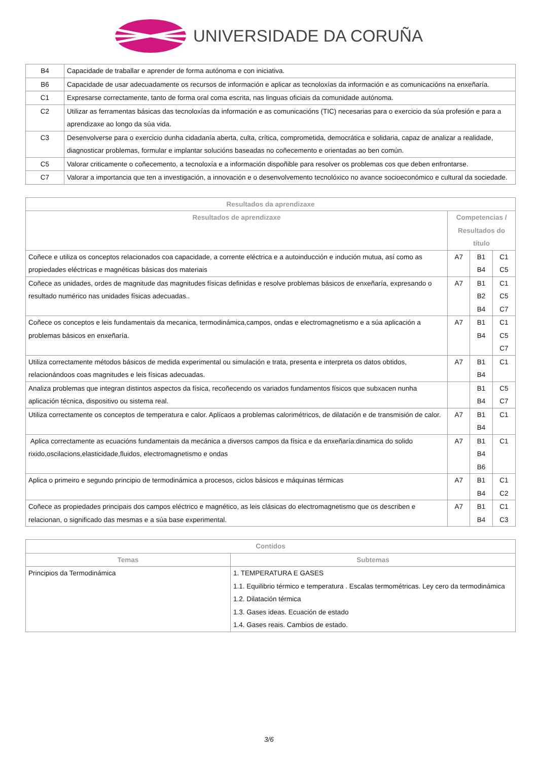UNIVERSIDADE DA CORUÑA
| B4 | Capacidade de traballar e aprender de forma autónoma e con iniciativa. |
| B6 | Capacidade de usar adecuadamente os recursos de información e aplicar as tecnoloxías da información e as comunicacións na enxeñaría. |
| C1 | Expresarse correctamente, tanto de forma oral coma escrita, nas linguas oficiais da comunidade autónoma. |
| C2 | Utilizar as ferramentas básicas das tecnoloxías da información e as comunicacións (TIC) necesarias para o exercicio da súa profesión e para a aprendizaxe ao longo da súa vida. |
| C3 | Desenvolverse para o exercicio dunha cidadanía aberta, culta, crítica, comprometida, democrática e solidaria, capaz de analizar a realidade, diagnosticar problemas, formular e implantar solucións baseadas no coñecemento e orientadas ao ben común. |
| C5 | Valorar criticamente o coñecemento, a tecnoloxía e a información dispoñible para resolver os problemas cos que deben enfrontarse. |
| C7 | Valorar a importancia que ten a investigación, a innovación e o desenvolvemento tecnolóxico no avance socioeconómico e cultural da sociedade. |
| Resultados da aprendizaxe | | | |
| --- | --- | --- | --- |
| Resultados de aprendizaxe | Competencias / Resultados do título | | |
| Coñece e utiliza os conceptos relacionados coa capacidade, a corrente eléctrica e a autoinducción e indución mutua, así como as propiedades eléctricas e magnéticas básicas dos materiais | A7 | B1 B4 | C1 C5 |
| Coñece as unidades, ordes de magnitude das magnitudes físicas definidas e resolve problemas básicos de enxeñaría, expresando o resultado numérico nas unidades físicas adecuadas.. | A7 | B1 B2 B4 | C1 C5 C7 |
| Coñece os conceptos e leis fundamentais da mecanica, termodinámica,campos, ondas e electromagnetismo e a súa aplicación a problemas básicos en enxeñaría. | A7 | B1 B4 | C1 C5 C7 |
| Utiliza correctamente métodos básicos de medida experimental ou simulación e trata, presenta e interpreta os datos obtidos, relacionándoos coas magnitudes e leis físicas adecuadas. | A7 | B1 B4 | C1 |
| Analiza problemas que integran distintos aspectos da física, recoñecendo os variados fundamentos físicos que subxacen nunha aplicación técnica, dispositivo ou sistema real. | | B1 B4 | C5 C7 |
| Utiliza correctamente os conceptos de temperatura e calor. Aplícaos a problemas calorimétricos, de dilatación e de transmisión de calor. | A7 | B1 B4 | C1 |
| Aplica correctamente as ecuacións fundamentais da mecánica a diversos campos da física e da enxeñaría:dinamica do solido rixido,oscilacions,elasticidade,fluidos, electromagnetismo e ondas | A7 | B1 B4 B6 | C1 |
| Aplica o primeiro e segundo principio de termodinámica a procesos, ciclos básicos e máquinas térmicas | A7 | B1 B4 | C1 C2 |
| Coñece as propiedades principais dos campos eléctrico e magnético, as leis clásicas do electromagnetismo que os describen e relacionan, o significado das mesmas e a súa base experimental. | A7 | B1 B4 | C1 C3 |
| Contidos | |
| --- | --- |
| Temas | Subtemas |
| Principios da Termodinámica | 1. TEMPERATURA E GASES 1.1. Equilibrio térmico e temperatura . Escalas termométricas. Ley cero da termodinámica 1.2. Dilatación térmica 1.3. Gases ideas. Ecuación de estado 1.4. Gases reais. Cambios de estado. |
3/6